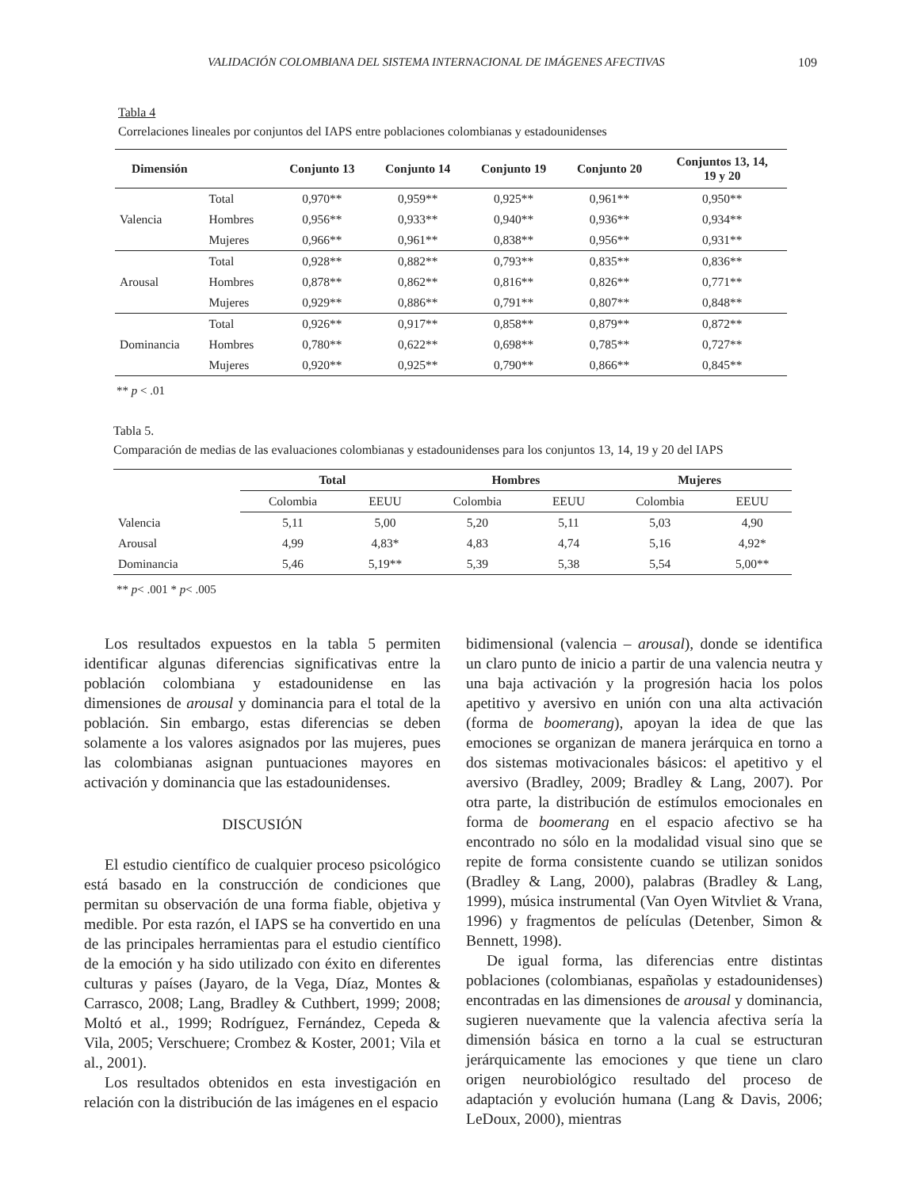VALIDACIÓN COLOMBIANA DEL SISTEMA INTERNACIONAL DE IMÁGENES AFECTIVAS 109
Tabla 4
Correlaciones lineales por conjuntos del IAPS entre poblaciones colombianas y estadounidenses
| Dimensión | | Conjunto 13 | Conjunto 14 | Conjunto 19 | Conjunto 20 | Conjuntos 13, 14, 19 y 20 |
| --- | --- | --- | --- | --- | --- | --- |
| Valencia | Total | 0,970** | 0,959** | 0,925** | 0,961** | 0,950** |
| | Hombres | 0,956** | 0,933** | 0,940** | 0,936** | 0,934** |
| | Mujeres | 0,966** | 0,961** | 0,838** | 0,956** | 0,931** |
| Arousal | Total | 0,928** | 0,882** | 0,793** | 0,835** | 0,836** |
| | Hombres | 0,878** | 0,862** | 0,816** | 0,826** | 0,771** |
| | Mujeres | 0,929** | 0,886** | 0,791** | 0,807** | 0,848** |
| Dominancia | Total | 0,926** | 0,917** | 0,858** | 0,879** | 0,872** |
| | Hombres | 0,780** | 0,622** | 0,698** | 0,785** | 0,727** |
| | Mujeres | 0,920** | 0,925** | 0,790** | 0,866** | 0,845** |
** p < .01
Tabla 5.
Comparación de medias de las evaluaciones colombianas y estadounidenses para los conjuntos 13, 14, 19 y 20 del IAPS
| | Total | | Hombres | | Mujeres | |
| --- | --- | --- | --- | --- | --- | --- |
| | Colombia | EEUU | Colombia | EEUU | Colombia | EEUU |
| Valencia | 5,11 | 5,00 | 5,20 | 5,11 | 5,03 | 4,90 |
| Arousal | 4,99 | 4,83* | 4,83 | 4,74 | 5,16 | 4,92* |
| Dominancia | 5,46 | 5,19** | 5,39 | 5,38 | 5,54 | 5,00** |
** p< .001 * p< .005
Los resultados expuestos en la tabla 5 permiten identificar algunas diferencias significativas entre la población colombiana y estadounidense en las dimensiones de arousal y dominancia para el total de la población. Sin embargo, estas diferencias se deben solamente a los valores asignados por las mujeres, pues las colombianas asignan puntuaciones mayores en activación y dominancia que las estadounidenses.
DISCUSIÓN
El estudio científico de cualquier proceso psicológico está basado en la construcción de condiciones que permitan su observación de una forma fiable, objetiva y medible. Por esta razón, el IAPS se ha convertido en una de las principales herramientas para el estudio científico de la emoción y ha sido utilizado con éxito en diferentes culturas y países (Jayaro, de la Vega, Díaz, Montes & Carrasco, 2008; Lang, Bradley & Cuthbert, 1999; 2008; Moltó et al., 1999; Rodríguez, Fernández, Cepeda & Vila, 2005; Verschuere; Crombez & Koster, 2001; Vila et al., 2001).
Los resultados obtenidos en esta investigación en relación con la distribución de las imágenes en el espacio
bidimensional (valencia – arousal), donde se identifica un claro punto de inicio a partir de una valencia neutra y una baja activación y la progresión hacia los polos apetitivo y aversivo en unión con una alta activación (forma de boomerang), apoyan la idea de que las emociones se organizan de manera jerárquica en torno a dos sistemas motivacionales básicos: el apetitivo y el aversivo (Bradley, 2009; Bradley & Lang, 2007). Por otra parte, la distribución de estímulos emocionales en forma de boomerang en el espacio afectivo se ha encontrado no sólo en la modalidad visual sino que se repite de forma consistente cuando se utilizan sonidos (Bradley & Lang, 2000), palabras (Bradley & Lang, 1999), música instrumental (Van Oyen Witvliet & Vrana, 1996) y fragmentos de películas (Detenber, Simon & Bennett, 1998).
De igual forma, las diferencias entre distintas poblaciones (colombianas, españolas y estadounidenses) encontradas en las dimensiones de arousal y dominancia, sugieren nuevamente que la valencia afectiva sería la dimensión básica en torno a la cual se estructuran jerárquicamente las emociones y que tiene un claro origen neurobiológico resultado del proceso de adaptación y evolución humana (Lang & Davis, 2006; LeDoux, 2000), mientras